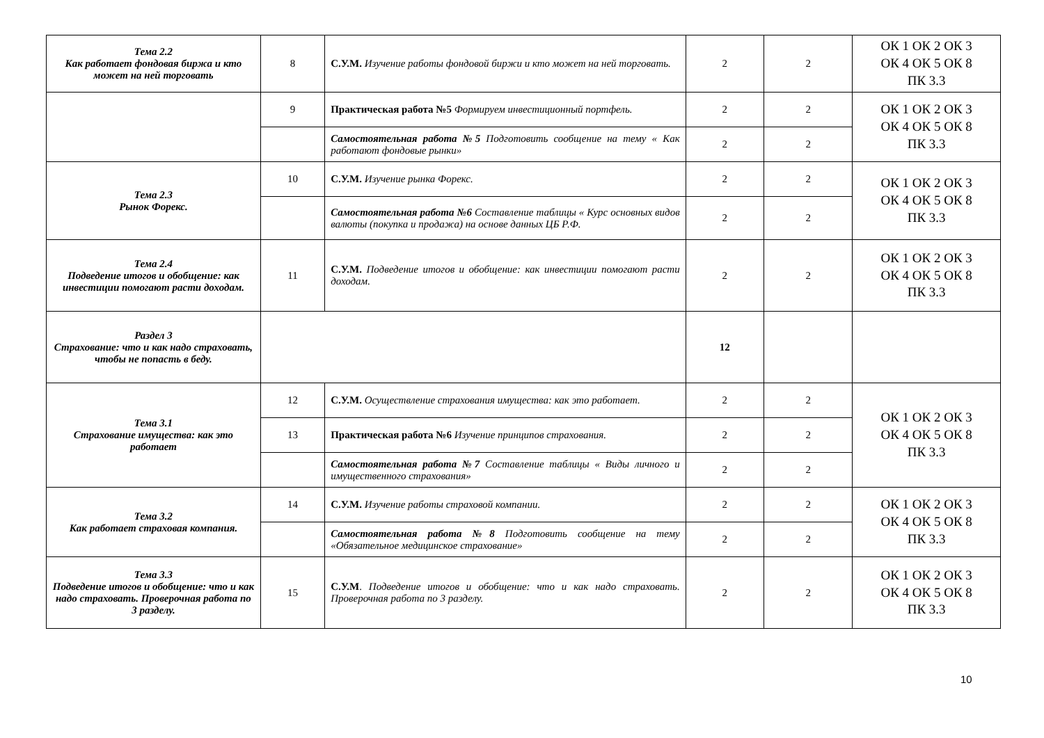| Тема 2.2 Как работает фондовая биржа и кто может на ней торговать | 8 | С.У.М. Изучение работы фондовой биржи и кто может на ней торговать. | 2 | 2 | ОК 1 ОК 2 ОК 3 ОК 4 ОК 5 ОК 8 ПК 3.3 |
| | 9 | Практическая работа №5 Формируем инвестиционный портфель. | 2 | 2 | ОК 1 ОК 2 ОК 3 ОК 4 ОК 5 ОК 8 ПК 3.3 |
| | | Самостоятельная работа №5 Подготовить сообщение на тему « Как работают фондовые рынки» | 2 | 2 | |
| Тема 2.3 Рынок Форекс. | 10 | С.У.М. Изучение рынка Форекс. | 2 | 2 | ОК 1 ОК 2 ОК 3 ОК 4 ОК 5 ОК 8 ПК 3.3 |
| | | Самостоятельная работа №6 Составление таблицы « Курс основных видов валюты (покупка и продажа) на основе данных ЦБ Р.Ф. | 2 | 2 | |
| Тема 2.4 Подведение итогов и обобщение: как инвестиции помогают расти доходам. | 11 | С.У.М. Подведение итогов и обобщение: как инвестиции помогают расти доходам. | 2 | 2 | ОК 1 ОК 2 ОК 3 ОК 4 ОК 5 ОК 8 ПК 3.3 |
| Раздел 3 Страхование: что и как надо страховать, чтобы не попасть в беду. | | | 12 | | |
| Тема 3.1 Страхование имущества: как это работает | 12 | С.У.М. Осуществление страхования имущества: как это работает. | 2 | 2 | ОК 1 ОК 2 ОК 3 ОК 4 ОК 5 ОК 8 ПК 3.3 |
| | 13 | Практическая работа №6 Изучение принципов страхования. | 2 | 2 | |
| | | Самостоятельная работа №7 Составление таблицы « Виды личного и имущественного страхования» | 2 | 2 | |
| Тема 3.2 Как работает страховая компания. | 14 | С.У.М. Изучение работы страховой компании. | 2 | 2 | ОК 1 ОК 2 ОК 3 ОК 4 ОК 5 ОК 8 ПК 3.3 |
| | | Самостоятельная работа №8 Подготовить сообщение на тему «Обязательное медицинское страхование» | 2 | 2 | |
| Тема 3.3 Подведение итогов и обобщение: что и как надо страховать. Проверочная работа по 3 разделу. | 15 | С.У.М . Подведение итогов и обобщение: что и как надо страховать. Проверочная работа по 3 разделу. | 2 | 2 | ОК 1 ОК 2 ОК 3 ОК 4 ОК 5 ОК 8 ПК 3.3 |
10